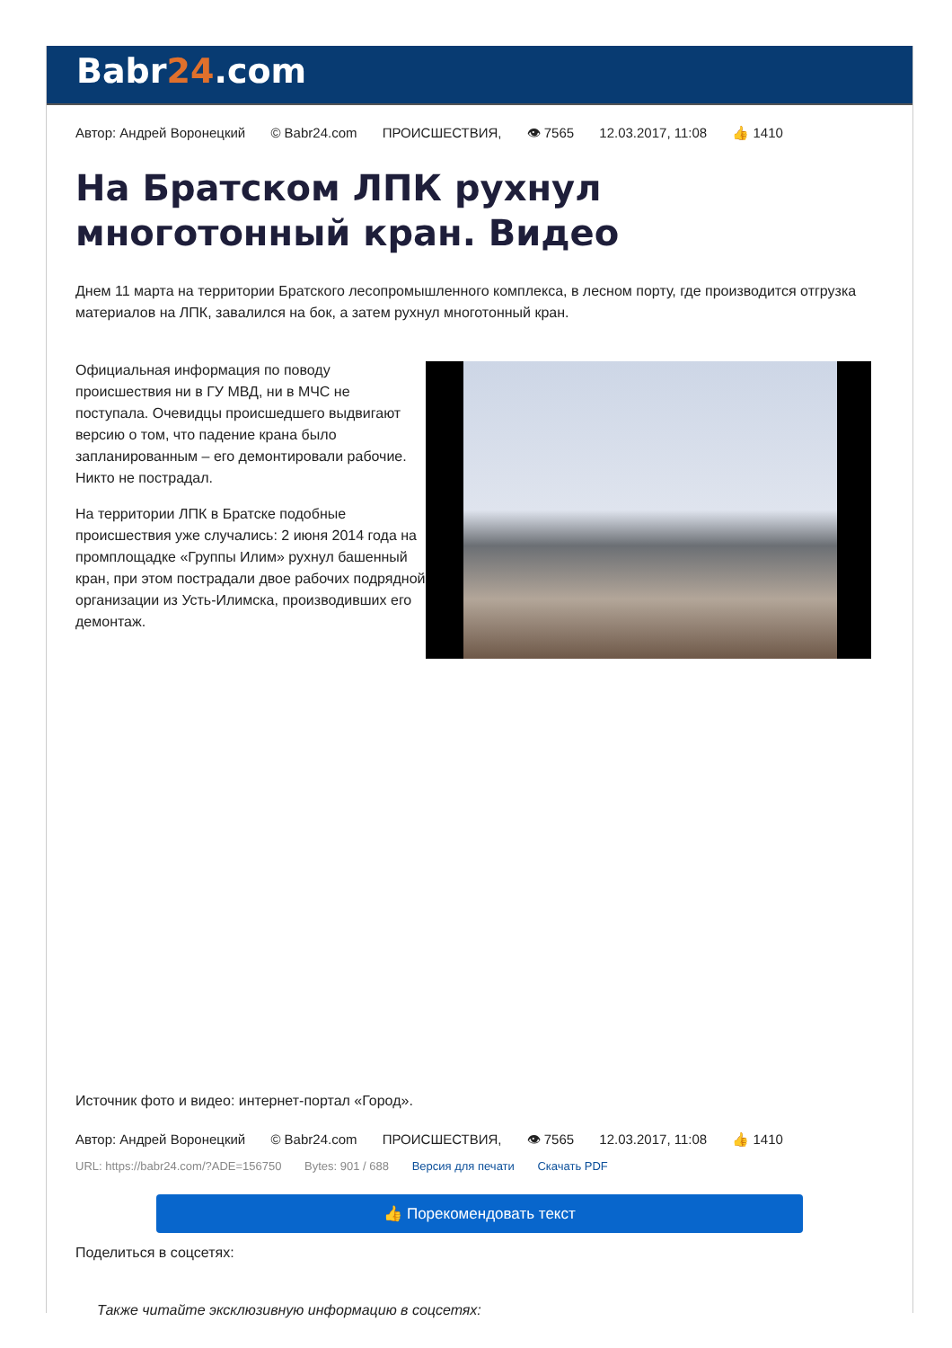Babr24.com
Автор: Андрей Воронецкий © Babr24.com ПРОИСШЕСТВИЯ, 👁 7565 12.03.2017, 11:08 👍 1410
На Братском ЛПК рухнул многотонный кран. Видео
Днем 11 марта на территории Братского лесопромышленного комплекса, в лесном порту, где производится отгрузка материалов на ЛПК, завалился на бок, а затем рухнул многотонный кран.
Официальная информация по поводу происшествия ни в ГУ МВД, ни в МЧС не поступала. Очевидцы происшедшего выдвигают версию о том, что падение крана было запланированным – его демонтировали рабочие. Никто не пострадал.
На территории ЛПК в Братске подобные происшествия уже случались: 2 июня 2014 года на промплощадке «Группы Илим» рухнул башенный кран, при этом пострадали двое рабочих подрядной организации из Усть-Илимска, производивших его демонтаж.
Источник фото и видео: интернет-портал «Город».
Автор: Андрей Воронецкий © Babr24.com ПРОИСШЕСТВИЯ, 👁 7565 12.03.2017, 11:08 👍 1410
URL: https://babr24.com/?ADE=156750 Bytes: 901 / 688 Версия для печати Скачать PDF
👍 Порекомендовать текст
Поделиться в соцсетях:
Также читайте эксклюзивную информацию в соцсетях: